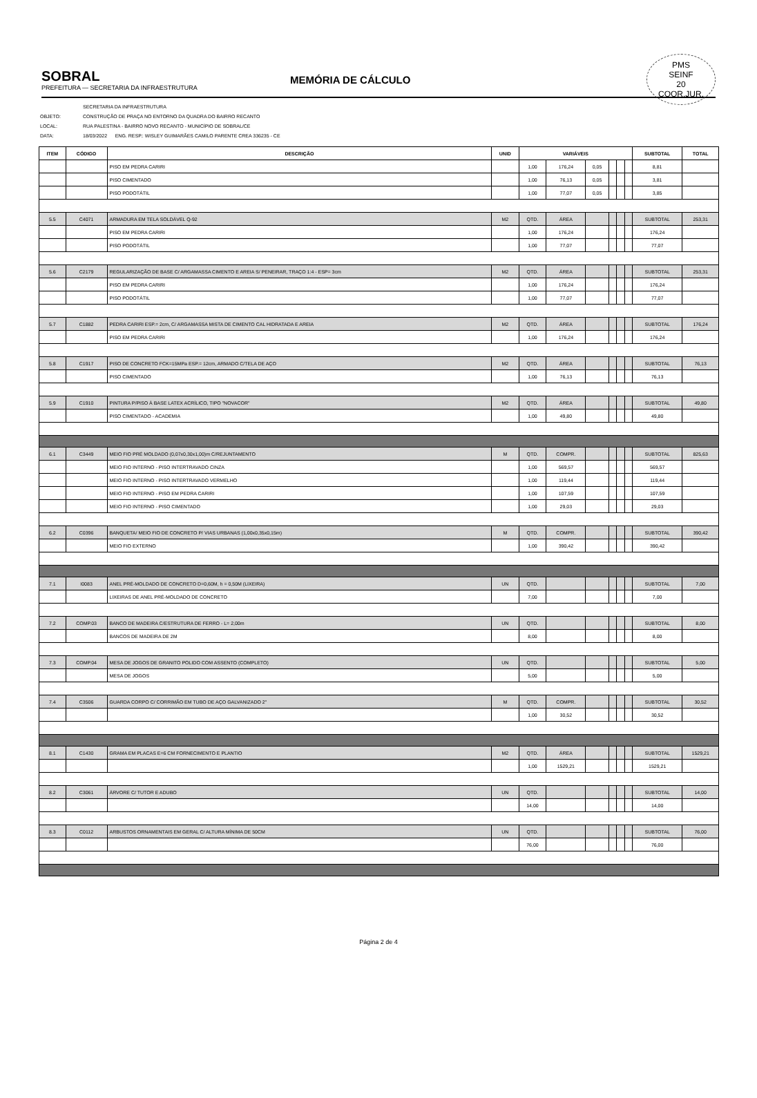SOBRAL
PREFEITURA — SECRETARIA DA INFRAESTRUTURA
MEMÓRIA DE CÁLCULO
PMS
SEINF
20
COOR.JUR.
SECRETARIA DA INFRAESTRUTURA
OBJETO: CONSTRUÇÃO DE PRAÇA NO ENTORNO DA QUADRA DO BAIRRO RECANTO
LOCAL: RUA PALESTINA - BAIRRO NOVO RECANTO - MUNICÍPIO DE SOBRAL/CE
DATA: 18/03/2022 ENG. RESP.: WISLEY GUIMARÃES CAMILO PARENTE CREA 336235 - CE
| ITEM | CÓDIGO | DESCRIÇÃO | UNID | VARIÁVEIS | | | | | | SUBTOTAL | TOTAL |
| --- | --- | --- | --- | --- | --- | --- | --- | --- | --- | --- | --- |
| | | PISO EM PEDRA CARIRI | | 1,00 | 176,24 | 0,05 | | | | 8,81 | |
| | | PISO CIMENTADO | | 1,00 | 76,13 | 0,05 | | | | 3,81 | |
| | | PISO PODOTÁTIL | | 1,00 | 77,07 | 0,05 | | | | 3,85 | |
| 5.5 | C4071 | ARMADURA EM TELA SOLDÁVEL Q-92 | M2 | QTD. | ÁREA | | | | | SUBTOTAL | 253,31 |
| | | PISO EM PEDRA CARIRI | | 1,00 | 176,24 | | | | | 176,24 | |
| | | PISO PODOTÁTIL | | 1,00 | 77,07 | | | | | 77,07 | |
| 5.6 | C2179 | REGULARIZAÇÃO DE BASE C/ ARGAMASSA CIMENTO E AREIA S/ PENEIRAR, TRAÇO 1:4 - ESP= 3cm | M2 | QTD. | ÁREA | | | | | SUBTOTAL | 253,31 |
| | | PISO EM PEDRA CARIRI | | 1,00 | 176,24 | | | | | 176,24 | |
| | | PISO PODOTÁTIL | | 1,00 | 77,07 | | | | | 77,07 | |
| 5.7 | C1882 | PEDRA CARIRI ESP.= 2cm, C/ ARGAMASSA MISTA DE CIMENTO CAL HIDRATADA E AREIA | M2 | QTD. | ÁREA | | | | | SUBTOTAL | 176,24 |
| | | PISO EM PEDRA CARIRI | | 1,00 | 176,24 | | | | | 176,24 | |
| 5.8 | C1917 | PISO DE CONCRETO FCK=15MPa ESP.= 12cm, ARMADO C/TELA DE AÇO | M2 | QTD. | ÁREA | | | | | SUBTOTAL | 76,13 |
| | | PISO CIMENTADO | | 1,00 | 76,13 | | | | | 76,13 | |
| 5.9 | C1910 | PINTURA P/PISO À BASE LATEX ACRÍLICO, TIPO "NOVACOR" | M2 | QTD. | ÁREA | | | | | SUBTOTAL | 49,80 |
| | | PISO CIMENTADO - ACADEMIA | | 1,00 | 49,80 | | | | | 49,80 | |
| 6.1 | C3449 | MEIO FIO PRÉ MOLDADO (0,07x0,30x1,00)m C/REJUNTAMENTO | M | QTD. | COMPR. | | | | | SUBTOTAL | 825,63 |
| | | MEIO FIO INTERNO - PISO INTERTRAVADO CINZA | | 1,00 | 569,57 | | | | | 569,57 | |
| | | MEIO FIO INTERNO - PISO INTERTRAVADO VERMELHO | | 1,00 | 119,44 | | | | | 119,44 | |
| | | MEIO FIO INTERNO - PISO EM PEDRA CARIRI | | 1,00 | 107,59 | | | | | 107,59 | |
| | | MEIO FIO INTERNO - PISO CIMENTADO | | 1,00 | 29,03 | | | | | 29,03 | |
| 6.2 | C0396 | BANQUETA/ MEIO FIO DE CONCRETO P/ VIAS URBANAS (1,00x0,35x0,15m) | M | QTD. | COMPR. | | | | | SUBTOTAL | 390,42 |
| | | MEIO FIO EXTERNO | | 1,00 | 390,42 | | | | | 390,42 | |
| 7.1 | I0083 | ANEL PRÉ-MOLDADO DE CONCRETO D=0,60M, h = 0,50M (LIXEIRA) | UN | QTD. | | | | | | SUBTOTAL | 7,00 |
| | | LIXEIRAS DE ANEL PRÉ-MOLDADO DE CONCRETO | | 7,00 | | | | | | 7,00 | |
| 7.2 | COMP.03 | BANCO DE MADEIRA C/ESTRUTURA DE FERRO - L= 2,00m | UN | QTD. | | | | | | SUBTOTAL | 8,00 |
| | | BANCOS DE MADEIRA DE 2M | | 8,00 | | | | | | 8,00 | |
| 7.3 | COMP.04 | MESA DE JOGOS DE GRANITO POLIDO COM ASSENTO (COMPLETO) | UN | QTD. | | | | | | SUBTOTAL | 5,00 |
| | | MESA DE JOGOS | | 5,00 | | | | | | 5,00 | |
| 7.4 | C3506 | GUARDA CORPO C/ CORRIMÃO EM TUBO DE AÇO GALVANIZADO 2" | M | QTD. | COMPR. | | | | | SUBTOTAL | 30,52 |
| | | | | 1,00 | 30,52 | | | | | 30,52 | |
| 8.1 | C1430 | GRAMA EM PLACAS E=6 CM FORNECIMENTO E PLANTIO | M2 | QTD. | ÁREA | | | | | SUBTOTAL | 1529,21 |
| | | | | 1,00 | 1529,21 | | | | | 1529,21 | |
| 8.2 | C3061 | ÁRVORE C/ TUTOR E ADUBO | UN | QTD. | | | | | | SUBTOTAL | 14,00 |
| | | | | 14,00 | | | | | | 14,00 | |
| 8.3 | C0112 | ARBUSTOS ORNAMENTAIS EM GERAL C/ ALTURA MÍNIMA DE 50CM | UN | QTD. | | | | | | SUBTOTAL | 76,00 |
| | | | | 76,00 | | | | | | 76,00 | |
Página 2 de 4